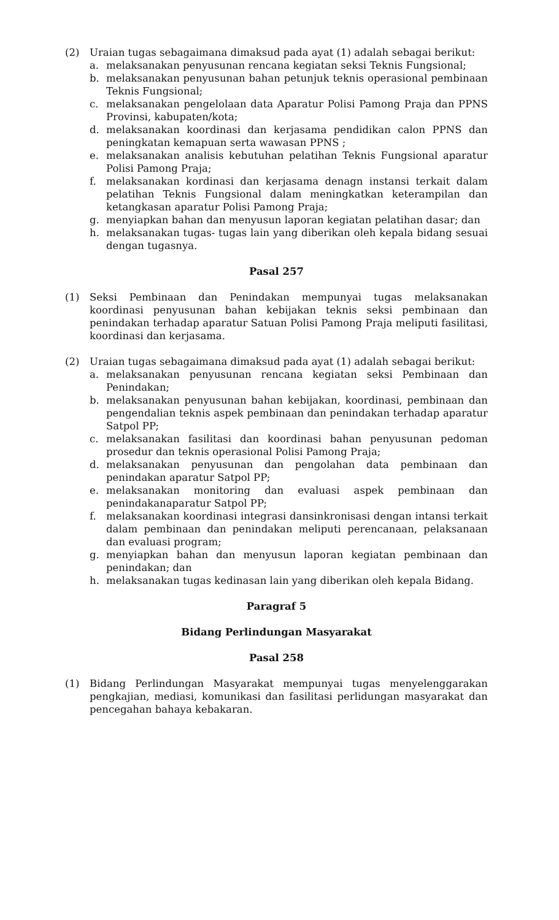(2) Uraian tugas sebagaimana dimaksud pada ayat (1) adalah sebagai berikut:
a. melaksanakan penyusunan rencana kegiatan seksi Teknis Fungsional;
b. melaksanakan penyusunan bahan petunjuk teknis operasional pembinaan Teknis Fungsional;
c. melaksanakan pengelolaan data Aparatur Polisi Pamong Praja dan PPNS Provinsi, kabupaten/kota;
d. melaksanakan koordinasi dan kerjasama pendidikan calon PPNS dan peningkatan kemapuan serta wawasan PPNS ;
e. melaksanakan analisis kebutuhan pelatihan Teknis Fungsional aparatur Polisi Pamong Praja;
f. melaksanakan kordinasi dan kerjasama denagn instansi terkait dalam pelatihan Teknis Fungsional dalam meningkatkan keterampilan dan ketangkasan aparatur Polisi Pamong Praja;
g. menyiapkan bahan dan menyusun laporan kegiatan pelatihan dasar; dan
h. melaksanakan tugas- tugas lain yang diberikan oleh kepala bidang sesuai dengan tugasnya.
Pasal 257
(1) Seksi Pembinaan dan Penindakan mempunyai tugas melaksanakan koordinasi penyusunan bahan kebijakan teknis seksi pembinaan dan penindakan terhadap aparatur Satuan Polisi Pamong Praja meliputi fasilitasi, koordinasi dan kerjasama.
(2) Uraian tugas sebagaimana dimaksud pada ayat (1) adalah sebagai berikut:
a. melaksanakan penyusunan rencana kegiatan seksi Pembinaan dan Penindakan;
b. melaksanakan penyusunan bahan kebijakan, koordinasi, pembinaan dan pengendalian teknis aspek pembinaan dan penindakan terhadap aparatur Satpol PP;
c. melaksanakan fasilitasi dan koordinasi bahan penyusunan pedoman prosedur dan teknis operasional Polisi Pamong Praja;
d. melaksanakan penyusunan dan pengolahan data pembinaan dan penindakan aparatur Satpol PP;
e. melaksanakan monitoring dan evaluasi aspek pembinaan dan penindakanaparatur Satpol PP;
f. melaksanakan koordinasi integrasi dansinkronisasi dengan intansi terkait dalam pembinaan dan penindakan meliputi perencanaan, pelaksanaan dan evaluasi program;
g. menyiapkan bahan dan menyusun laporan kegiatan pembinaan dan penindakan; dan
h. melaksanakan tugas kedinasan lain yang diberikan oleh kepala Bidang.
Paragraf 5
Bidang Perlindungan Masyarakat
Pasal 258
(1) Bidang Perlindungan Masyarakat mempunyai tugas menyelenggarakan pengkajian, mediasi, komunikasi dan fasilitasi perlidungan masyarakat dan pencegahan bahaya kebakaran.